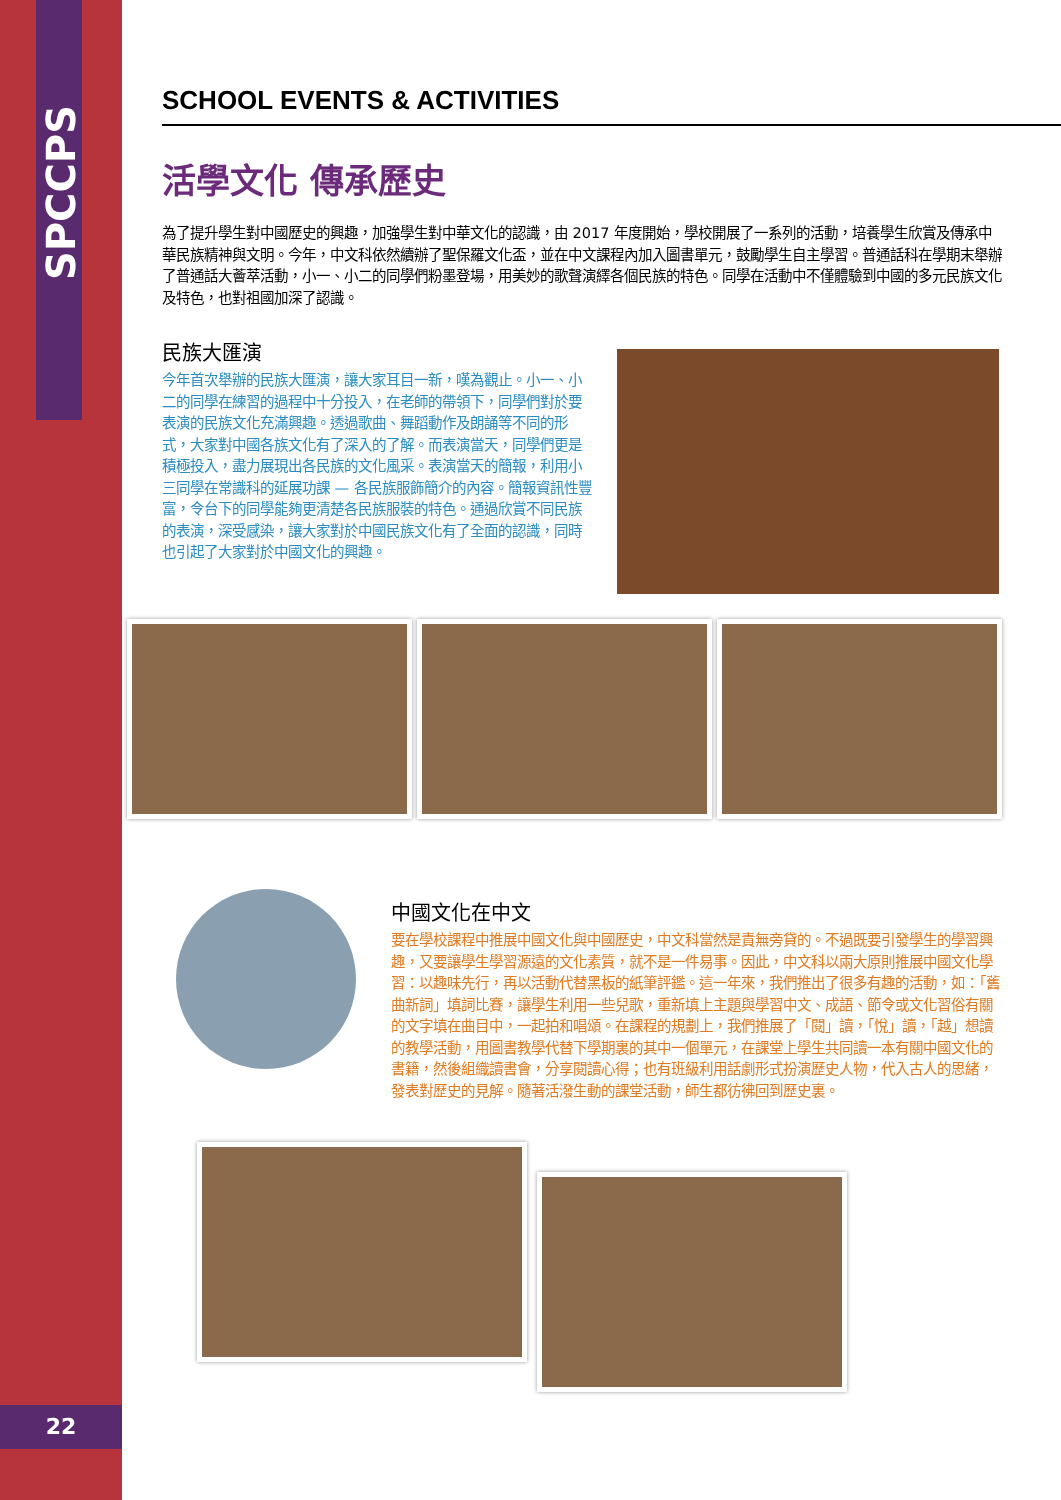SPCCPS
22
SCHOOL EVENTS & ACTIVITIES
活學文化 傳承歷史
為了提升學生對中國歷史的興趣，加強學生對中華文化的認識，由 2017 年度開始，學校開展了一系列的活動，培養學生欣賞及傳承中華民族精神與文明。今年，中文科依然續辦了聖保羅文化盃，並在中文課程內加入圖書單元，鼓勵學生自主學習。普通話科在學期末舉辦了普通話大薈萃活動，小一、小二的同學們粉墨登場，用美妙的歌聲演繹各個民族的特色。同學在活動中不僅體驗到中國的多元民族文化及特色，也對祖國加深了認識。
民族大匯演
今年首次舉辦的民族大匯演，讓大家耳目一新，嘆為觀止。小一、小二的同學在練習的過程中十分投入，在老師的帶領下，同學們對於要表演的民族文化充滿興趣。透過歌曲、舞蹈動作及朗誦等不同的形式，大家對中國各族文化有了深入的了解。而表演當天，同學們更是積極投入，盡力展現出各民族的文化風采。表演當天的簡報，利用小三同學在常識科的延展功課 — 各民族服飾簡介的內容。簡報資訊性豐富，令台下的同學能夠更清楚各民族服裝的特色。通過欣賞不同民族的表演，深受感染，讓大家對於中國民族文化有了全面的認識，同時也引起了大家對於中國文化的興趣。
中國文化在中文
要在學校課程中推展中國文化與中國歷史，中文科當然是責無旁貸的。不過既要引發學生的學習興趣，又要讓學生學習源遠的文化素質，就不是一件易事。因此，中文科以兩大原則推展中國文化學習：以趣味先行，再以活動代替黑板的紙筆評鑑。這一年來，我們推出了很多有趣的活動，如：「舊曲新詞」填詞比賽，讓學生利用一些兒歌，重新填上主題與學習中文、成語、節令或文化習俗有關的文字填在曲目中，一起拍和唱頌。在課程的規劃上，我們推展了「閱」讀，「悅」讀，「越」想讀的教學活動，用圖書教學代替下學期裏的其中一個單元，在課堂上學生共同讀一本有關中國文化的書籍，然後組織讀書會，分享閱讀心得；也有班級利用話劇形式扮演歷史人物，代入古人的思緒，發表對歷史的見解。隨著活潑生動的課堂活動，師生都彷彿回到歷史裏。